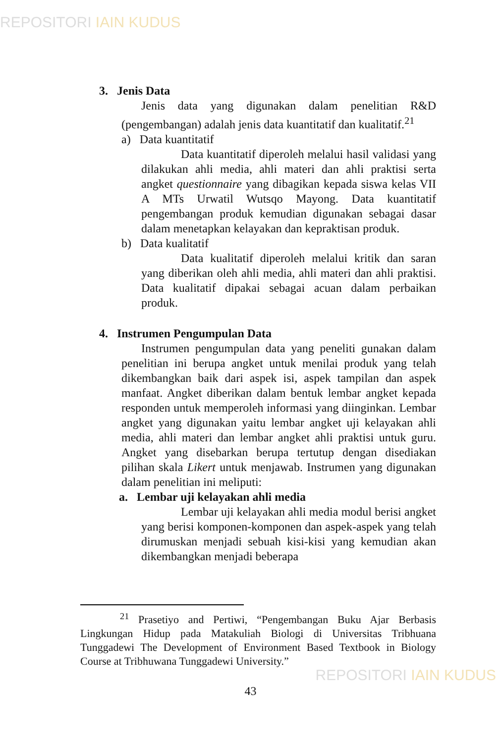REPOSITORI IAIN KUDUS
3. Jenis Data
Jenis data yang digunakan dalam penelitian R&D (pengembangan) adalah jenis data kuantitatif dan kualitatif.<sup>21</sup>
a) Data kuantitatif
Data kuantitatif diperoleh melalui hasil validasi yang dilakukan ahli media, ahli materi dan ahli praktisi serta angket questionnaire yang dibagikan kepada siswa kelas VII A MTs Urwatil Wutsqo Mayong. Data kuantitatif pengembangan produk kemudian digunakan sebagai dasar dalam menetapkan kelayakan dan kepraktisan produk.
b) Data kualitatif
Data kualitatif diperoleh melalui kritik dan saran yang diberikan oleh ahli media, ahli materi dan ahli praktisi. Data kualitatif dipakai sebagai acuan dalam perbaikan produk.
4. Instrumen Pengumpulan Data
Instrumen pengumpulan data yang peneliti gunakan dalam penelitian ini berupa angket untuk menilai produk yang telah dikembangkan baik dari aspek isi, aspek tampilan dan aspek manfaat. Angket diberikan dalam bentuk lembar angket kepada responden untuk memperoleh informasi yang diinginkan. Lembar angket yang digunakan yaitu lembar angket uji kelayakan ahli media, ahli materi dan lembar angket ahli praktisi untuk guru. Angket yang disebarkan berupa tertutup dengan disediakan pilihan skala Likert untuk menjawab. Instrumen yang digunakan dalam penelitian ini meliputi:
a. Lembar uji kelayakan ahli media
Lembar uji kelayakan ahli media modul berisi angket yang berisi komponen-komponen dan aspek-aspek yang telah dirumuskan menjadi sebuah kisi-kisi yang kemudian akan dikembangkan menjadi beberapa
<sup>21</sup> Prasetiyo and Pertiwi, “Pengembangan Buku Ajar Berbasis Lingkungan Hidup pada Matakuliah Biologi di Universitas Tribhuana Tunggadewi The Development of Environment Based Textbook in Biology Course at Tribhuwana Tunggadewi University.”
43
REPOSITORI IAIN KUDUS